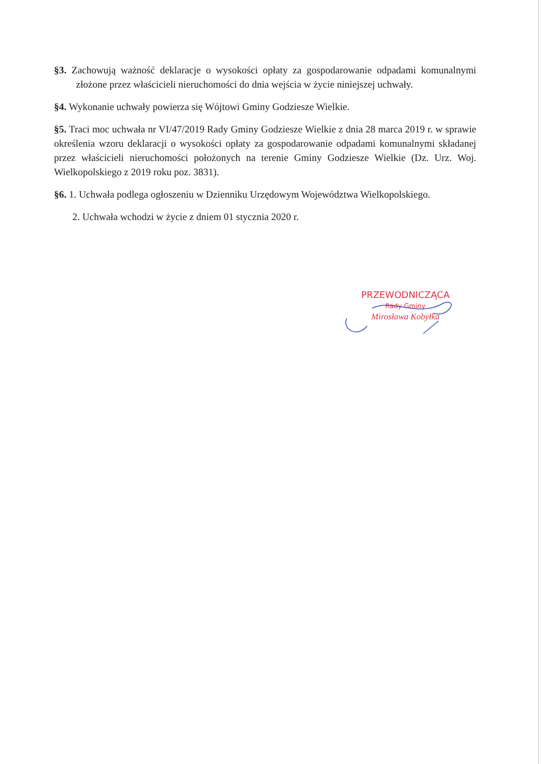§3. Zachowują ważność deklaracje o wysokości opłaty za gospodarowanie odpadami komunalnymi złożone przez właścicieli nieruchomości do dnia wejścia w życie niniejszej uchwały.
§4. Wykonanie uchwały powierza się Wójtowi Gminy Godziesze Wielkie.
§5. Traci moc uchwała nr VI/47/2019 Rady Gminy Godziesze Wielkie z dnia 28 marca 2019 r. w sprawie określenia wzoru deklaracji o wysokości opłaty za gospodarowanie odpadami komunalnymi składanej przez właścicieli nieruchomości położonych na terenie Gminy Godziesze Wielkie (Dz. Urz. Woj. Wielkopolskiego z 2019 roku poz. 3831).
§6. 1. Uchwała podlega ogłoszeniu w Dzienniku Urzędowym Województwa Wielkopolskiego.
2. Uchwała wchodzi w życie z dniem 01 stycznia 2020 r.
PRZEWODNICZĄCA
Rady Gminy
Mirosława Kobyłka